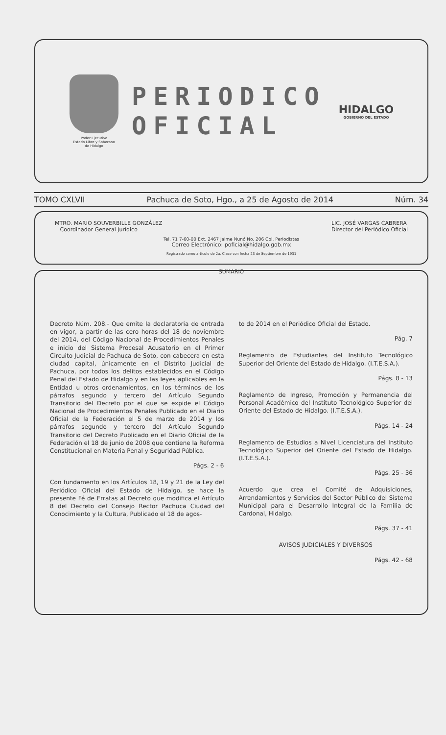Poder Ejecutivo
Estado Libre y Soberano
de Hidalgo
PERIODICO
OFICIAL
HIDALGO
GOBIERNO DEL ESTADO
TOMO CXLVII Pachuca de Soto, Hgo., a 25 de Agosto de 2014 Núm. 34
MTRO. MARIO SOUVERBILLE GONZÁLEZ
Coordinador General Jurídico
LIC. JOSÉ VARGAS CABRERA
Director del Periódico Oficial
Tel. 71 7-60-00 Ext. 2467 Jaime Nunó No. 206 Col. Periodistas
Correo Electrónico: poficial@hidalgo.gob.mx
Registrado como artículo de 2a. Clase con fecha 23 de Septiembre de 1931
SUMARIO
Decreto Núm. 208.- Que emite la declaratoria de entrada en vigor, a partir de las cero horas del 18 de noviembre del 2014, del Código Nacional de Procedimientos Penales e inicio del Sistema Procesal Acusatorio en el Primer Circuito Judicial de Pachuca de Soto, con cabecera en esta ciudad capital, únicamente en el Distrito Judicial de Pachuca, por todos los delitos establecidos en el Código Penal del Estado de Hidalgo y en las leyes aplicables en la Entidad u otros ordenamientos, en los términos de los párrafos segundo y tercero del Artículo Segundo Transitorio del Decreto por el que se expide el Código Nacional de Procedimientos Penales Publicado en el Diario Oficial de la Federación el 5 de marzo de 2014 y los párrafos segundo y tercero del Artículo Segundo Transitorio del Decreto Publicado en el Diario Oficial de la Federación el 18 de junio de 2008 que contiene la Reforma Constitucional en Materia Penal y Seguridad Pública.
Págs. 2 - 6
Con fundamento en los Artículos 18, 19 y 21 de la Ley del Periódico Oficial del Estado de Hidalgo, se hace la presente Fé de Erratas al Decreto que modifica el Artículo 8 del Decreto del Consejo Rector Pachuca Ciudad del Conocimiento y la Cultura, Publicado el 18 de agos-
to de 2014 en el Periódico Oficial del Estado.
Pág. 7
Reglamento de Estudiantes del Instituto Tecnológico Superior del Oriente del Estado de Hidalgo. (I.T.E.S.A.).
Págs. 8 - 13
Reglamento de Ingreso, Promoción y Permanencia del Personal Académico del Instituto Tecnológico Superior del Oriente del Estado de Hidalgo. (I.T.E.S.A.).
Págs. 14 - 24
Reglamento de Estudios a Nivel Licenciatura del Instituto Tecnológico Superior del Oriente del Estado de Hidalgo. (I.T.E.S.A.).
Págs. 25 - 36
Acuerdo que crea el Comité de Adquisiciones, Arrendamientos y Servicios del Sector Público del Sistema Municipal para el Desarrollo Integral de la Familia de Cardonal, Hidalgo.
Págs. 37 - 41
AVISOS JUDICIALES Y DIVERSOS
Págs. 42 - 68